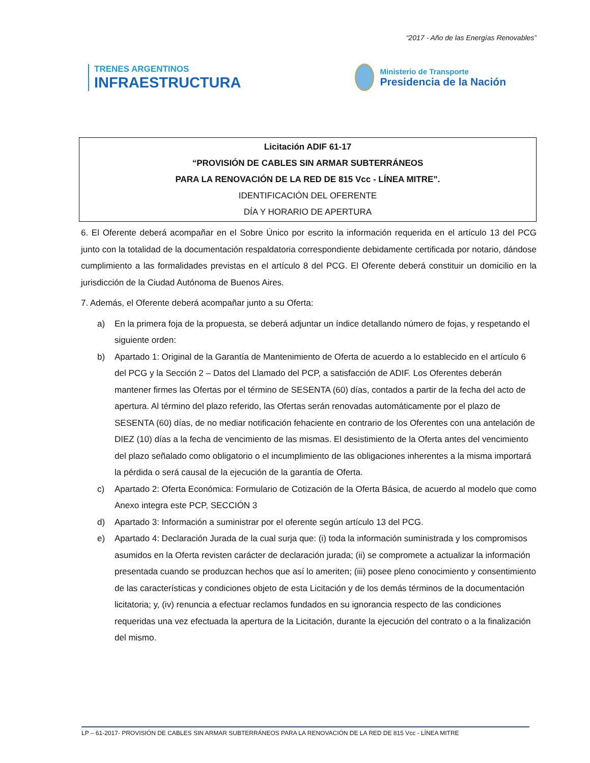“2017 - Año de las Energías Renovables”
TRENES ARGENTINOS
INFRAESTRUCTURA
Ministerio de Transporte
Presidencia de la Nación
Licitación ADIF 61-17
“PROVISIÓN DE CABLES SIN ARMAR SUBTERRÁNEOS
PARA LA RENOVACIÓN DE LA RED DE 815 Vcc - LÍNEA MITRE”.
IDENTIFICACIÓN DEL OFERENTE
DÍA Y HORARIO DE APERTURA
6. El Oferente deberá acompañar en el Sobre Único por escrito la información requerida en el artículo 13 del PCG junto con la totalidad de la documentación respaldatoria correspondiente debidamente certificada por notario, dándose cumplimiento a las formalidades previstas en el artículo 8 del PCG. El Oferente deberá constituir un domicilio en la jurisdicción de la Ciudad Autónoma de Buenos Aires.
7. Además, el Oferente deberá acompañar junto a su Oferta:
a) En la primera foja de la propuesta, se deberá adjuntar un índice detallando número de fojas, y respetando el siguiente orden:
b) Apartado 1: Original de la Garantía de Mantenimiento de Oferta de acuerdo a lo establecido en el artículo 6 del PCG y la Sección 2 – Datos del Llamado del PCP, a satisfacción de ADIF. Los Oferentes deberán mantener firmes las Ofertas por el término de SESENTA (60) días, contados a partir de la fecha del acto de apertura. Al término del plazo referido, las Ofertas serán renovadas automáticamente por el plazo de SESENTA (60) días, de no mediar notificación fehaciente en contrario de los Oferentes con una antelación de DIEZ (10) días a la fecha de vencimiento de las mismas. El desistimiento de la Oferta antes del vencimiento del plazo señalado como obligatorio o el incumplimiento de las obligaciones inherentes a la misma importará la pérdida o será causal de la ejecución de la garantía de Oferta.
c) Apartado 2: Oferta Económica: Formulario de Cotización de la Oferta Básica, de acuerdo al modelo que como Anexo integra este PCP, SECCIÓN 3
d) Apartado 3: Información a suministrar por el oferente según artículo 13 del PCG.
e) Apartado 4: Declaración Jurada de la cual surja que: (i) toda la información suministrada y los compromisos asumidos en la Oferta revisten carácter de declaración jurada; (ii) se compromete a actualizar la información presentada cuando se produzcan hechos que así lo ameriten; (iii) posee pleno conocimiento y consentimiento de las características y condiciones objeto de esta Licitación y de los demás términos de la documentación licitatoria; y, (iv) renuncia a efectuar reclamos fundados en su ignorancia respecto de las condiciones requeridas una vez efectuada la apertura de la Licitación, durante la ejecución del contrato o a la finalización del mismo.
LP – 61-2017- PROVISIÓN DE CABLES SIN ARMAR SUBTERRÁNEOS PARA LA RENOVACIÓN DE LA RED DE 815 Vcc - LÍNEA MITRE